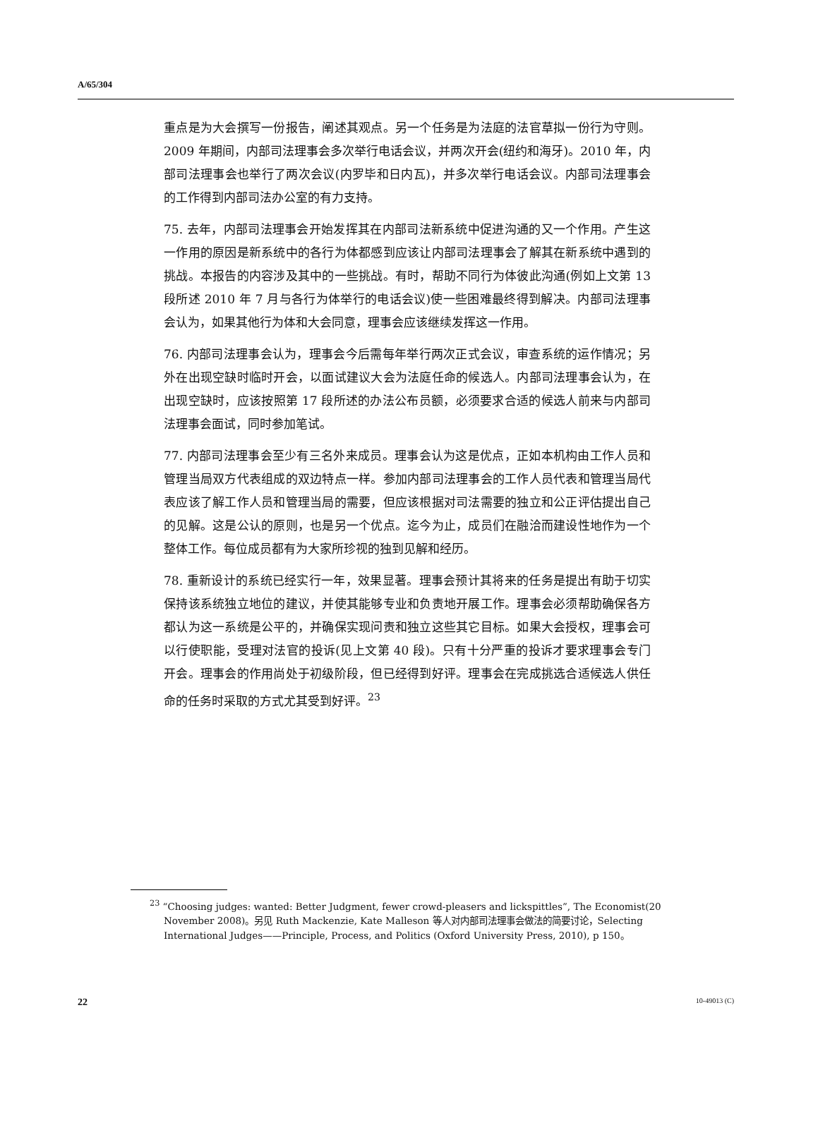A/65/304
重点是为大会撰写一份报告，阐述其观点。另一个任务是为法庭的法官草拟一份行为守则。2009 年期间，内部司法理事会多次举行电话会议，并两次开会(纽约和海牙)。2010 年，内部司法理事会也举行了两次会议(内罗毕和日内瓦)，并多次举行电话会议。内部司法理事会的工作得到内部司法办公室的有力支持。
75. 去年，内部司法理事会开始发挥其在内部司法新系统中促进沟通的又一个作用。产生这一作用的原因是新系统中的各行为体都感到应该让内部司法理事会了解其在新系统中遇到的挑战。本报告的内容涉及其中的一些挑战。有时，帮助不同行为体彼此沟通(例如上文第 13 段所述 2010 年 7 月与各行为体举行的电话会议)使一些困难最终得到解决。内部司法理事会认为，如果其他行为体和大会同意，理事会应该继续发挥这一作用。
76. 内部司法理事会认为，理事会今后需每年举行两次正式会议，审查系统的运作情况；另外在出现空缺时临时开会，以面试建议大会为法庭任命的候选人。内部司法理事会认为，在出现空缺时，应该按照第 17 段所述的办法公布员额，必须要求合适的候选人前来与内部司法理事会面试，同时参加笔试。
77. 内部司法理事会至少有三名外来成员。理事会认为这是优点，正如本机构由工作人员和管理当局双方代表组成的双边特点一样。参加内部司法理事会的工作人员代表和管理当局代表应该了解工作人员和管理当局的需要，但应该根据对司法需要的独立和公正评估提出自己的见解。这是公认的原则，也是另一个优点。迄今为止，成员们在融洽而建设性地作为一个整体工作。每位成员都有为大家所珍视的独到见解和经历。
78. 重新设计的系统已经实行一年，效果显著。理事会预计其将来的任务是提出有助于切实保持该系统独立地位的建议，并使其能够专业和负责地开展工作。理事会必须帮助确保各方都认为这一系统是公平的，并确保实现问责和独立这些其它目标。如果大会授权，理事会可以行使职能，受理对法官的投诉(见上文第 40 段)。只有十分严重的投诉才要求理事会专门开会。理事会的作用尚处于初级阶段，但已经得到好评。理事会在完成挑选合适候选人供任命的任务时采取的方式尤其受到好评。<sup>23</sup>
<sup>23</sup> “Choosing judges: wanted: Better Judgment, fewer crowd-pleasers and lickspittles”, The Economist(20 November 2008)。另见 Ruth Mackenzie, Kate Malleson 等人对内部司法理事会做法的简要讨论，Selecting International Judges——Principle, Process, and Politics (Oxford University Press, 2010), p 150。
22 10-49013 (C)